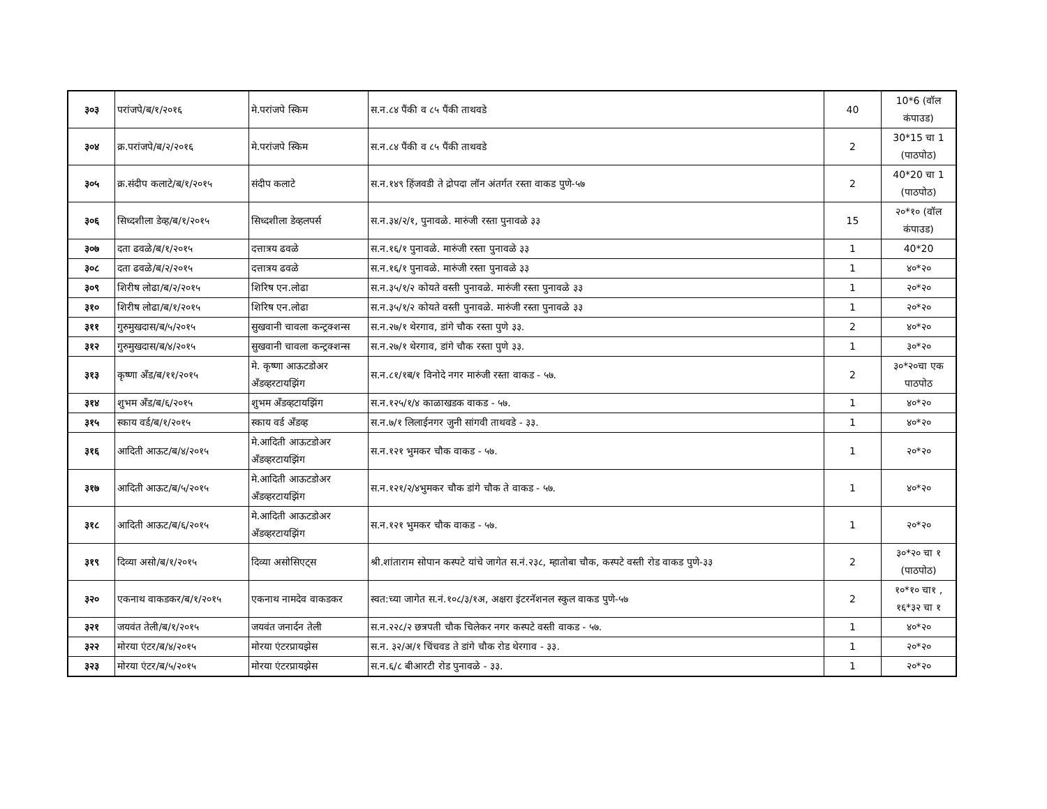| ३०३ | परांजपे/ब/१/२०१६ | मे.परांजपे स्किम | स.न.८४ पैंकी व ८५ पैंकी ताथवडे | 40 | 10*6 (वॉल कंपाउड) |
| ३०४ | क्र.परांजपे/ब/२/२०१६ | मे.परांजपे स्किम | स.न.८४ पैंकी व ८५ पैंकी ताथवडे | 2 | 30*15 चा 1 (पाठपोठ) |
| ३०५ | क्र.संदीप कलाटे/ब/१/२०१५ | संदीप कलाटे | स.न.१४९ हिंजवडी ते द्रोपदा लॉन अंतर्गत रस्ता वाकड पुणे-५७ | 2 | 40*20 चा 1 (पाठपोठ) |
| ३०६ | सिध्दशीला डेव्ह/ब/१/२०१५ | सिध्दशीला डेव्हलपर्स | स.न.३४/२/१, पुनावळे. मारुंजी रस्ता पुनावळे ३३ | 15 | २०*१० (वॉल कंपाउड) |
| ३०७ | दता ढवळे/ब/१/२०१५ | दत्तात्रय ढवळे | स.न.१६/१ पुनावळे. मारुंजी रस्ता पुनावळे ३३ | 1 | 40*20 |
| ३०८ | दता ढवळे/ब/२/२०१५ | दत्तात्रय ढवळे | स.न.१६/१ पुनावळे. मारुंजी रस्ता पुनावळे ३३ | 1 | ४०*२० |
| ३०९ | शिरीष लोढा/ब/२/२०१५ | शिरिष एन.लोढा | स.न.३५/१/२ कोयते वस्ती पुनावळे. मारुंजी रस्ता पुनावळे ३३ | 1 | २०*२० |
| ३१० | शिरीष लोढा/ब/१/२०१५ | शिरिष एन.लोढा | स.न.३५/१/२ कोयते वस्ती पुनावळे. मारुंजी रस्ता पुनावळे ३३ | 1 | २०*२० |
| ३११ | गुरुमुखदास/ब/५/२०१५ | सुखवानी चावला कन्ट्रक्शन्स | स.न.२७/१ थेरगाव, डांगे चौक रस्ता पुणे ३३. | 2 | ४०*२० |
| ३१२ | गुरुमुखदास/ब/४/२०१५ | सुखवानी चावला कन्ट्रक्शन्स | स.न.२७/१ थेरगाव, डांगे चौक रस्ता पुणे ३३. | 1 | ३०*२० |
| ३१३ | कृष्णा अँड/ब/११/२०१५ | मे. कृष्णा आऊटडोअर अँडव्हरटायझिंग | स.न.८१/१ब/१ विनोदे नगर मारुंजी रस्ता वाकड - ५७. | 2 | ३०*२०चा एक पाठपोठ |
| ३१४ | शुभम अँड/ब/६/२०१५ | शुभम अँडव्हटायझिंग | स.न.१२५/१/४ काळाखडक वाकड - ५७. | 1 | ४०*२० |
| ३१५ | स्काय वर्ड/ब/१/२०१५ | स्काय वर्ड अँडव्ह | स.न.७/१ लिलाईनगर जुनी सांगवी ताथवडे - ३३. | 1 | ४०*२० |
| ३१६ | आदिती आऊट/ब/४/२०१५ | मे.आदिती आऊटडोअर अँडव्हरटायझिंग | स.न.१२१ भुमकर चौक वाकड - ५७. | 1 | २०*२० |
| ३१७ | आदिती आऊट/ब/५/२०१५ | मे.आदिती आऊटडोअर अँडव्हरटायझिंग | स.न.१२१/२/४भुमकर चौक डांगे चौक ते वाकड - ५७. | 1 | ४०*२० |
| ३१८ | आदिती आऊट/ब/६/२०१५ | मे.आदिती आऊटडोअर अँडव्हरटायझिंग | स.न.१२१ भुमकर चौक वाकड - ५७. | 1 | २०*२० |
| ३१९ | दिव्या असो/ब/१/२०१५ | दिव्या असोसिएट्स | श्री.शांताराम सोपान कस्पटे यांचे जागेत स.नं.२३८, म्हातोबा चौक, कस्पटे वस्ती रोड वाकड पुणे-३३ | 2 | ३०*२० चा १ (पाठपोठ) |
| ३२० | एकनाथ वाकडकर/ब/१/२०१५ | एकनाथ नामदेव वाकडकर | स्वत:च्या जागेत स.नं.१०८/३/१अ, अक्षरा इंटरनॅशनल स्कुल वाकड पुणे-५७ | 2 | १०*१० चा१ , १६*३२ चा १ |
| ३२१ | जयवंत तेली/ब/१/२०१५ | जयवंत जनार्दन तेली | स.न.२२८/२ छत्रपती चौक चिलेकर नगर कस्पटे वस्ती वाकड - ५७. | 1 | ४०*२० |
| ३२२ | मोरया एंटर/ब/४/२०१५ | मोरया एंटरप्रायझेस | स.न. ३२/अ/१ चिंचवड ते डांगे चौक रोड थेरगाव - ३३. | 1 | २०*२० |
| ३२३ | मोरया एंटर/ब/५/२०१५ | मोरया एंटरप्रायझेस | स.न.६/८ बीआरटी रोड पुनावळे - ३३. | 1 | २०*२० |